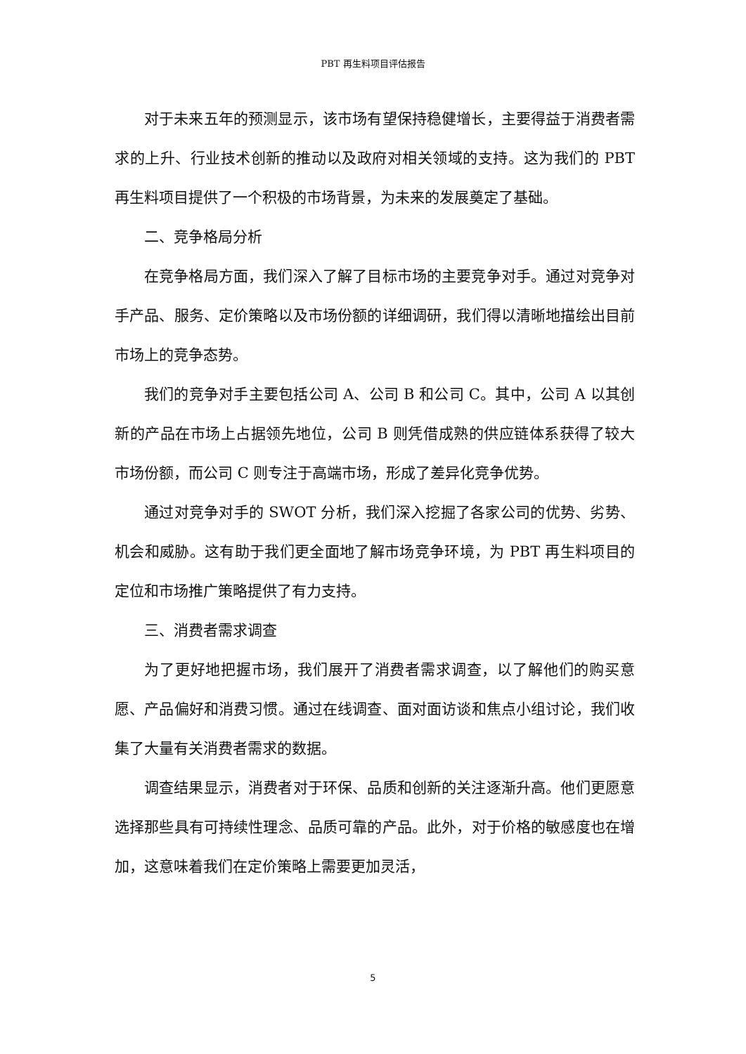PBT 再生料项目评估报告
对于未来五年的预测显示，该市场有望保持稳健增长，主要得益于消费者需求的上升、行业技术创新的推动以及政府对相关领域的支持。这为我们的 PBT 再生料项目提供了一个积极的市场背景，为未来的发展奠定了基础。
二、竞争格局分析
在竞争格局方面，我们深入了解了目标市场的主要竞争对手。通过对竞争对手产品、服务、定价策略以及市场份额的详细调研，我们得以清晰地描绘出目前市场上的竞争态势。
我们的竞争对手主要包括公司 A、公司 B 和公司 C。其中，公司 A 以其创新的产品在市场上占据领先地位，公司 B 则凭借成熟的供应链体系获得了较大市场份额，而公司 C 则专注于高端市场，形成了差异化竞争优势。
通过对竞争对手的 SWOT 分析，我们深入挖掘了各家公司的优势、劣势、机会和威胁。这有助于我们更全面地了解市场竞争环境，为 PBT 再生料项目的定位和市场推广策略提供了有力支持。
三、消费者需求调查
为了更好地把握市场，我们展开了消费者需求调查，以了解他们的购买意愿、产品偏好和消费习惯。通过在线调查、面对面访谈和焦点小组讨论，我们收集了大量有关消费者需求的数据。
调查结果显示，消费者对于环保、品质和创新的关注逐渐升高。他们更愿意选择那些具有可持续性理念、品质可靠的产品。此外，对于价格的敏感度也在增加，这意味着我们在定价策略上需要更加灵活，
5